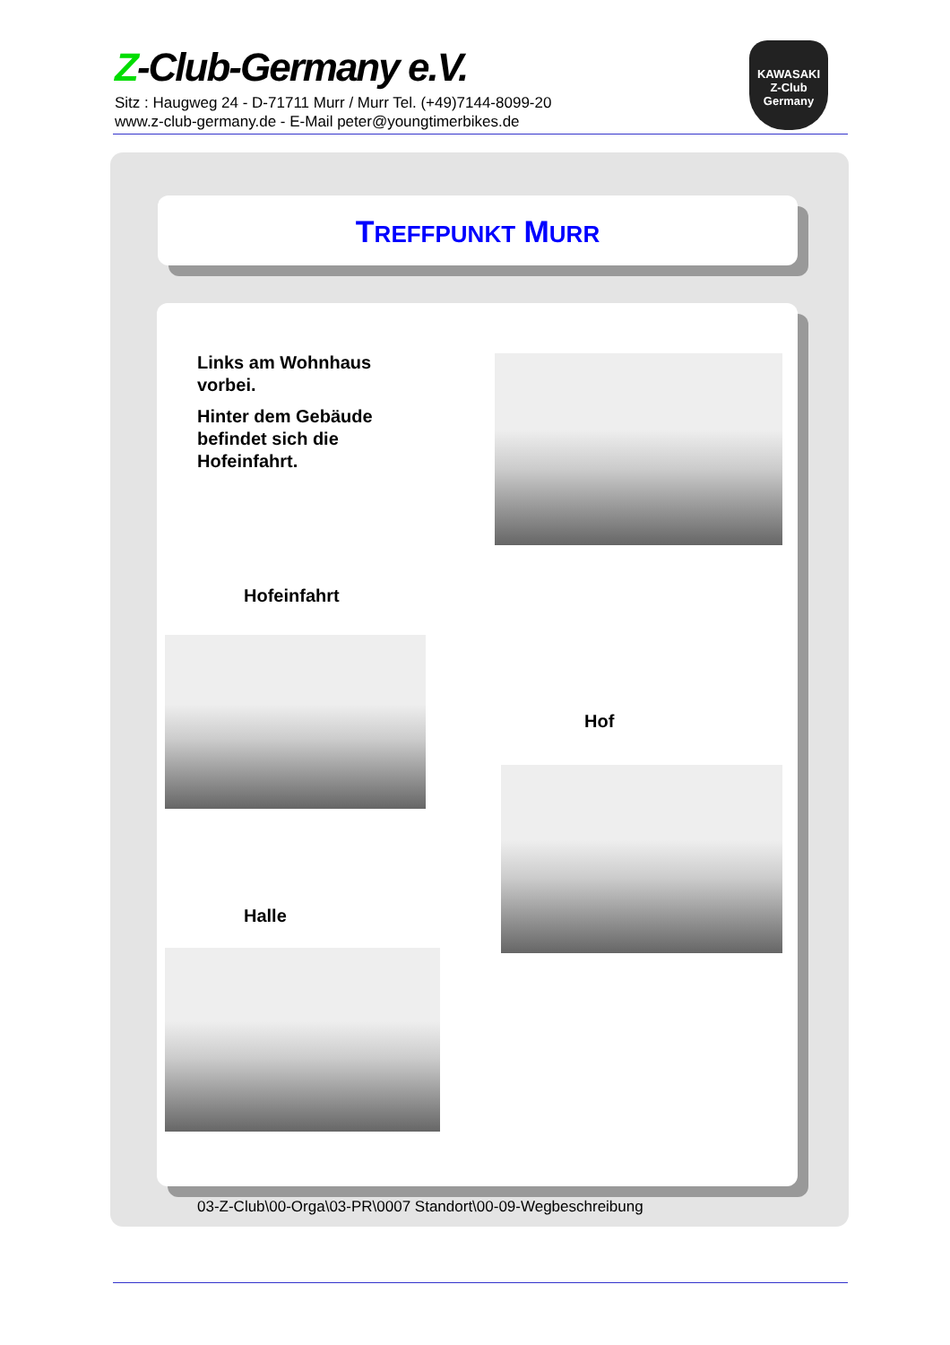Z-Club-Germany e.V.
Sitz : Haugweg 24 - D-71711 Murr / Murr Tel. (+49)7144-8099-20
www.z-club-germany.de - E-Mail peter@youngtimerbikes.de
KAWASAKI
Z-Club
Germany
TREFFPUNKT MURR
Links am Wohnhaus vorbei.
Hinter dem Gebäude befindet sich die Hofeinfahrt.
Hofeinfahrt
Hof
Halle
03-Z-Club\00-Orga\03-PR\0007 Standort\00-09-Wegbeschreibung